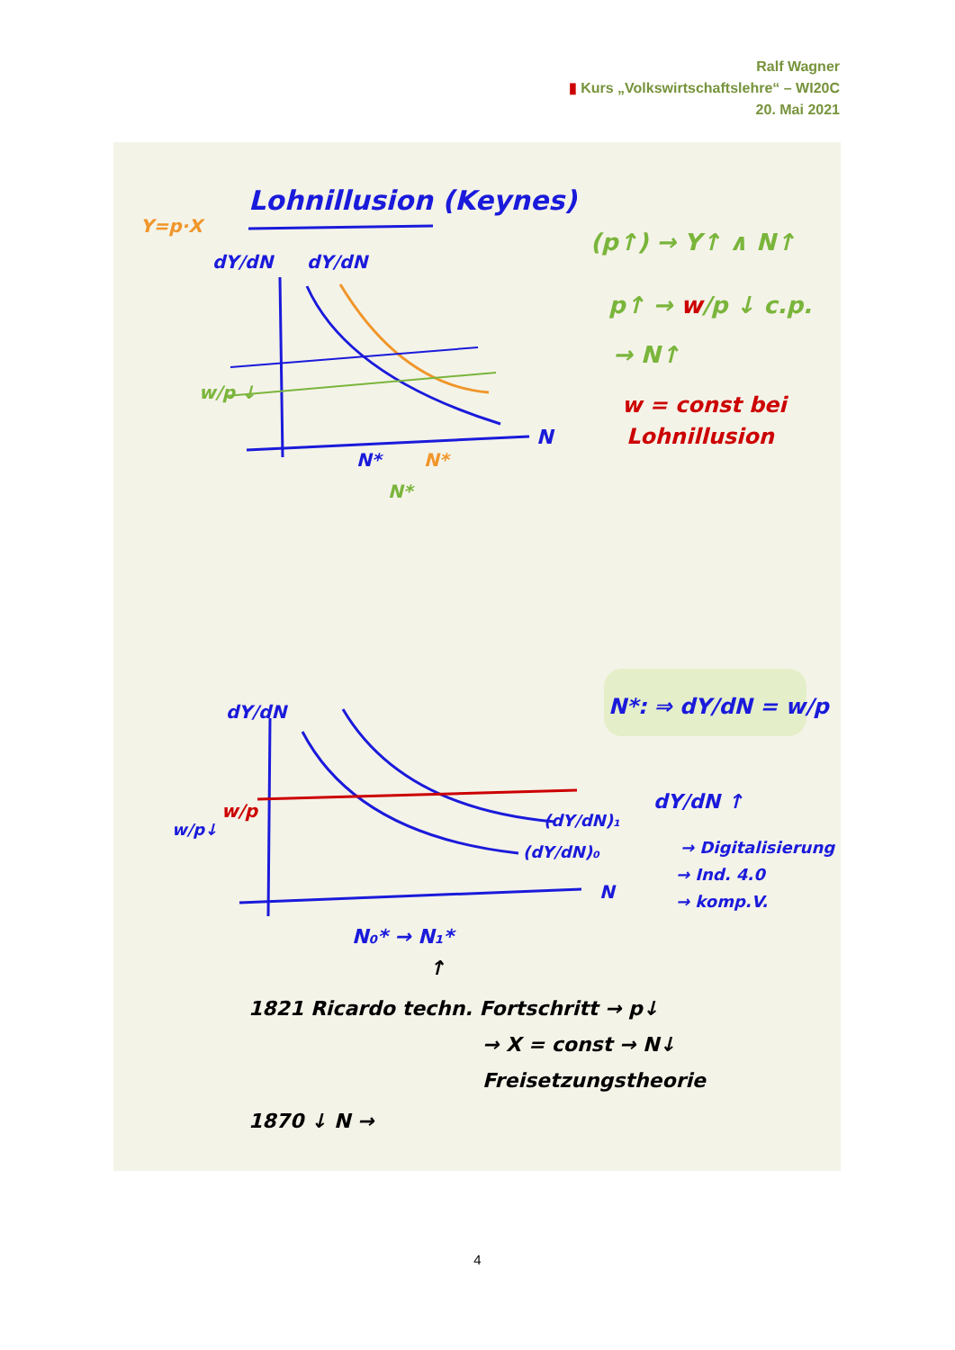Ralf Wagner
▮ Kurs „Volkswirtschaftslehre“ – WI20C
20. Mai 2021
Lohnillusion (Keynes)
Y=p·X
dY/dN
dY/dN
N
w/p ↓
N*
N*
N*
(p↑) → Y↑ ∧ N↑
p↑ → w/p ↓ c.p.
→ N↑
w = const bei
Lohnillusion
N*: ⇒ dY/dN = w/p
dY/dN
N
w/p
w/p↓
(dY/dN)₁
(dY/dN)₀
dY/dN ↑
→ Digitalisierung
→ Ind. 4.0
→ komp.V.
N₀* → N₁*
↑
1821 Ricardo techn. Fortschritt → p↓
→ X = const → N↓
Freisetzungstheorie
1870 ↓ N →
4